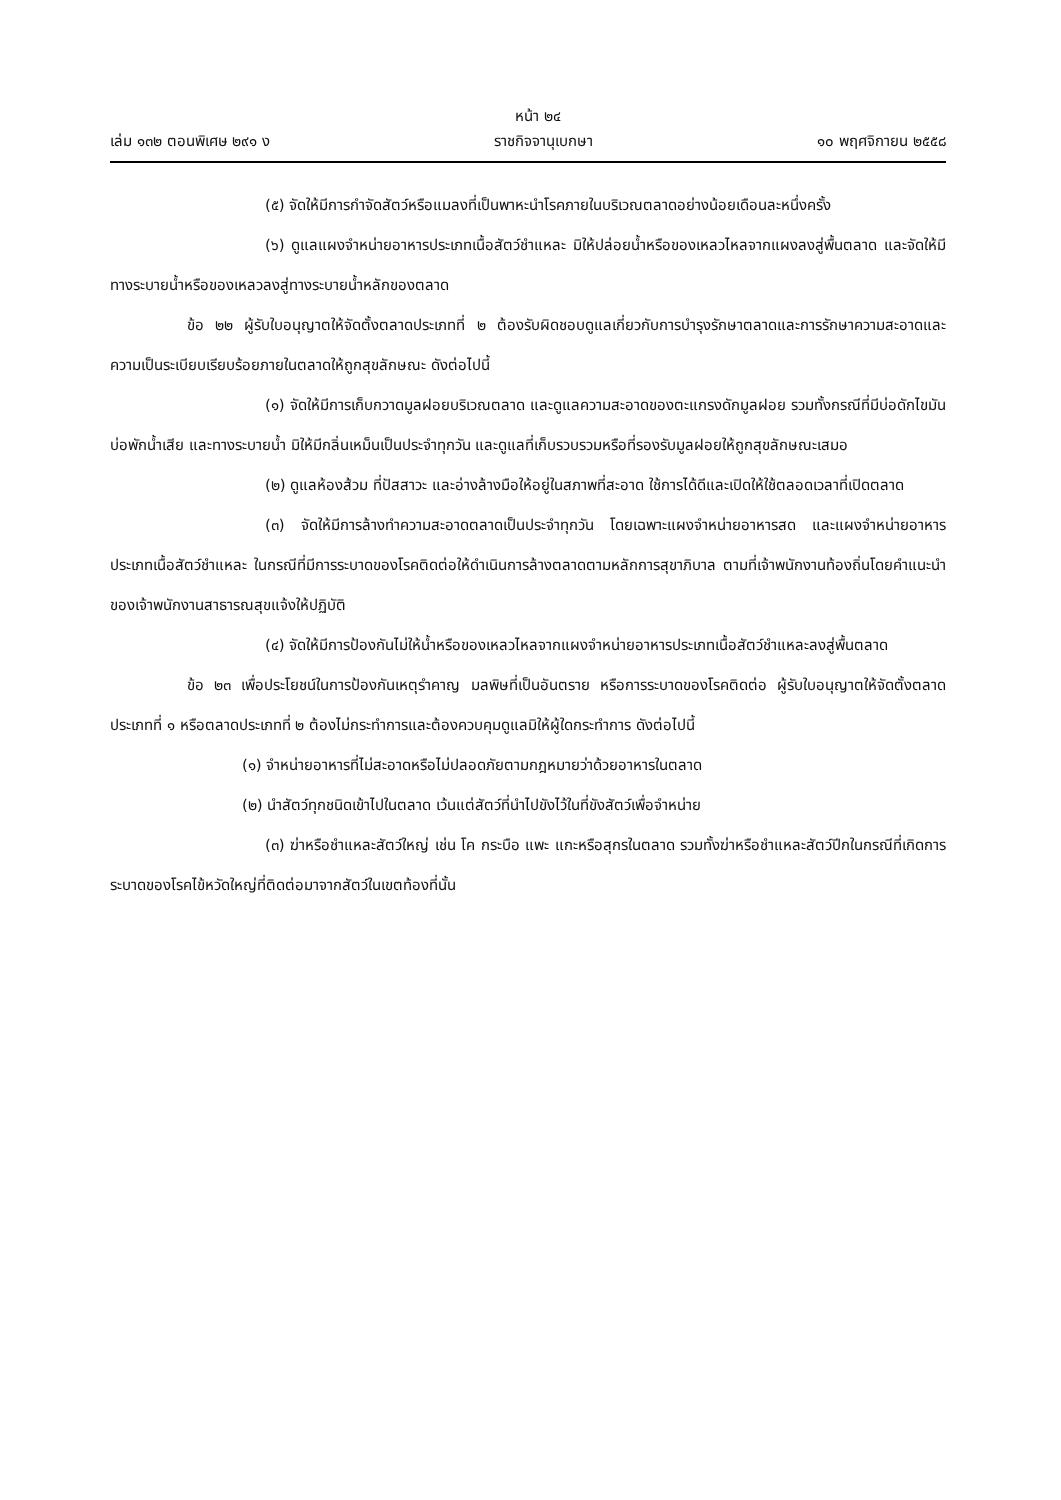หน้า ๒๔
เล่ม ๑๓๒ ตอนพิเศษ ๒๙๑ ง ราชกิจจานุเบกษา ๑๐ พฤศจิกายน ๒๕๕๘
(๕) จัดให้มีการกำจัดสัตว์หรือแมลงที่เป็นพาหะนำโรคภายในบริเวณตลาดอย่างน้อยเดือนละหนึ่งครั้ง
(๖) ดูแลแผงจำหน่ายอาหารประเภทเนื้อสัตว์ชำแหละ มิให้ปล่อยน้ำหรือของเหลวไหลจากแผงลงสู่พื้นตลาด และจัดให้มีทางระบายน้ำหรือของเหลวลงสู่ทางระบายน้ำหลักของตลาด
ข้อ ๒๒ ผู้รับใบอนุญาตให้จัดตั้งตลาดประเภทที่ ๒ ต้องรับผิดชอบดูแลเกี่ยวกับการบำรุงรักษาตลาดและการรักษาความสะอาดและความเป็นระเบียบเรียบร้อยภายในตลาดให้ถูกสุขลักษณะ ดังต่อไปนี้
(๑) จัดให้มีการเก็บกวาดมูลฝอยบริเวณตลาด และดูแลความสะอาดของตะแกรงดักมูลฝอย รวมทั้งกรณีที่มีบ่อดักไขมัน บ่อพักน้ำเสีย และทางระบายน้ำ มิให้มีกลิ่นเหม็นเป็นประจำทุกวัน และดูแลที่เก็บรวบรวมหรือที่รองรับมูลฝอยให้ถูกสุขลักษณะเสมอ
(๒) ดูแลห้องส้วม ที่ปัสสาวะ และอ่างล้างมือให้อยู่ในสภาพที่สะอาด ใช้การได้ดีและเปิดให้ใช้ตลอดเวลาที่เปิดตลาด
(๓) จัดให้มีการล้างทำความสะอาดตลาดเป็นประจำทุกวัน โดยเฉพาะแผงจำหน่ายอาหารสด และแผงจำหน่ายอาหารประเภทเนื้อสัตว์ชำแหละ ในกรณีที่มีการระบาดของโรคติดต่อให้ดำเนินการล้างตลาดตามหลักการสุขาภิบาล ตามที่เจ้าพนักงานท้องถิ่นโดยคำแนะนำของเจ้าพนักงานสาธารณสุขแจ้งให้ปฏิบัติ
(๔) จัดให้มีการป้องกันไม่ให้น้ำหรือของเหลวไหลจากแผงจำหน่ายอาหารประเภทเนื้อสัตว์ชำแหละลงสู่พื้นตลาด
ข้อ ๒๓ เพื่อประโยชน์ในการป้องกันเหตุรำคาญ มลพิษที่เป็นอันตราย หรือการระบาดของโรคติดต่อ ผู้รับใบอนุญาตให้จัดตั้งตลาดประเภทที่ ๑ หรือตลาดประเภทที่ ๒ ต้องไม่กระทำการและต้องควบคุมดูแลมิให้ผู้ใดกระทำการ ดังต่อไปนี้
(๑) จำหน่ายอาหารที่ไม่สะอาดหรือไม่ปลอดภัยตามกฎหมายว่าด้วยอาหารในตลาด
(๒) นำสัตว์ทุกชนิดเข้าไปในตลาด เว้นแต่สัตว์ที่นำไปขังไว้ในที่ขังสัตว์เพื่อจำหน่าย
(๓) ฆ่าหรือชำแหละสัตว์ใหญ่ เช่น โค กระบือ แพะ แกะหรือสุกรในตลาด รวมทั้งฆ่าหรือชำแหละสัตว์ปีกในกรณีที่เกิดการระบาดของโรคไข้หวัดใหญ่ที่ติดต่อมาจากสัตว์ในเขตท้องที่นั้น